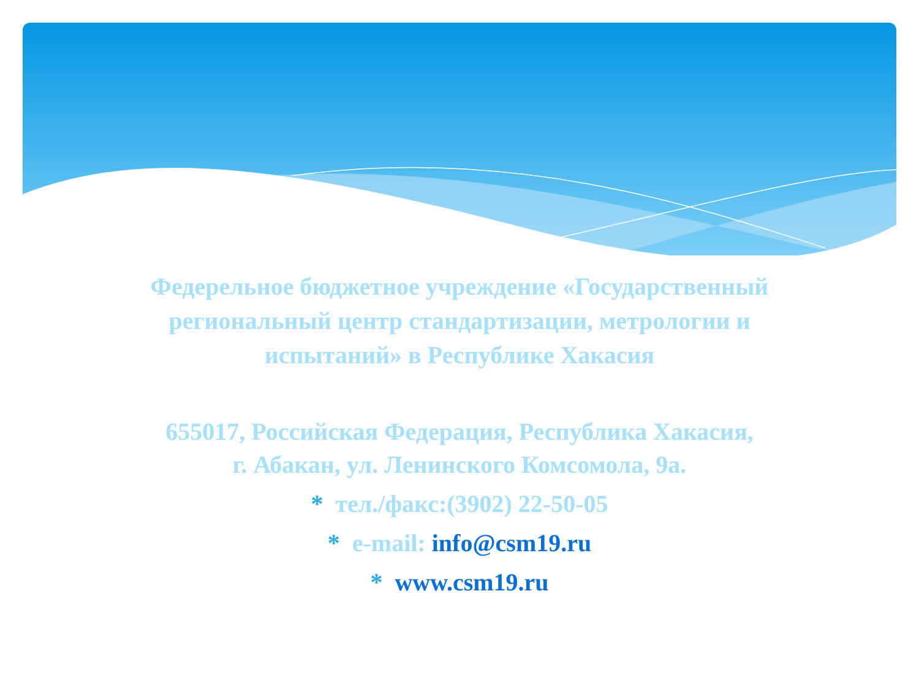Федерельное бюджетное учреждение «Государственный
региональный центр стандартизации, метрологии и
испытаний» в Республике Хакасия
655017, Российская Федерация, Республика Хакасия,
г. Абакан, ул. Ленинского Комсомола, 9а.
* тел./факс:(3902) 22-50-05
* e-mail: info@csm19.ru
* www.csm19.ru